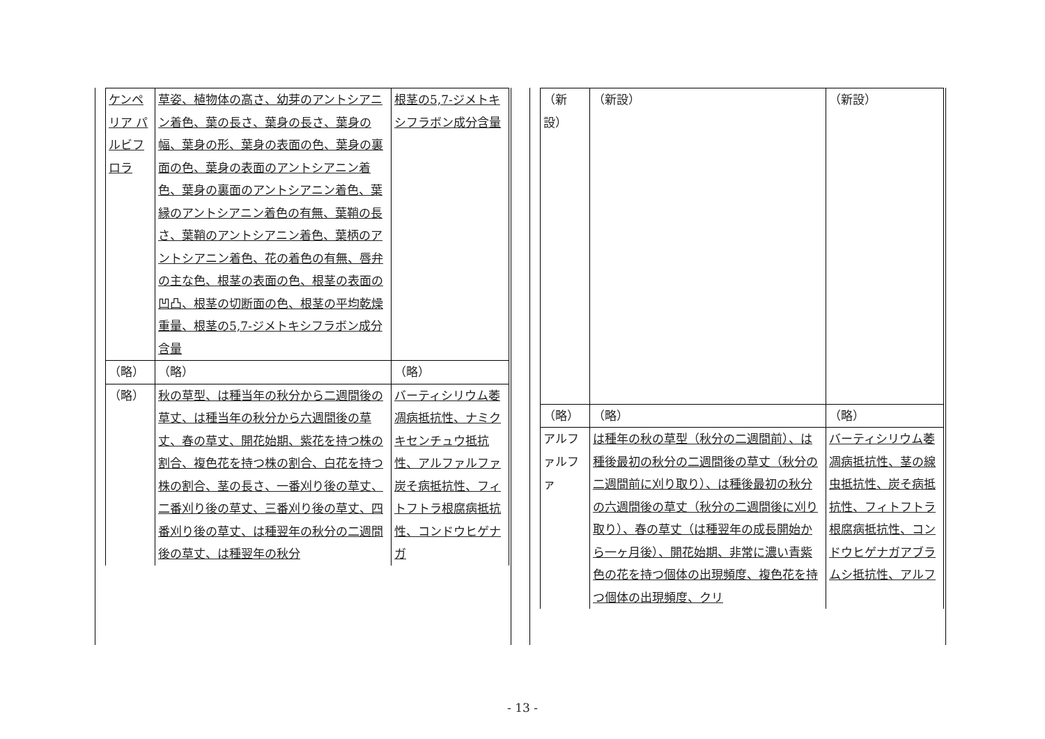| ケンペリア パルビフロラ | 草姿、植物体の高さ、幼芽のアントシアニン着色、葉の長さ、葉身の長さ、葉身の幅、葉身の形、葉身の表面の色、葉身の裏面の色、葉身の表面のアントシアニン着色、葉身の裏面のアントシアニン着色、葉縁のアントシアニン着色の有無、葉鞘の長さ、葉鞘のアントシアニン着色、葉柄のアントシアニン着色、花の着色の有無、唇弁の主な色、根茎の表面の色、根茎の表面の凹凸、根茎の切断面の色、根茎の平均乾燥重量、根茎の5,7-ジメトキシフラボン成分含量 | 根茎の5,7-ジメトキシフラボン成分含量 |
| （略） | （略） | （略） |
| （略） | 秋の草型、は種当年の秋分から二週間後の草丈、は種当年の秋分から六週間後の草丈、春の草丈、開花始期、紫花を持つ株の割合、複色花を持つ株の割合、白花を持つ株の割合、茎の長さ、一番刈り後の草丈、二番刈り後の草丈、三番刈り後の草丈、四番刈り後の草丈、は種翌年の秋分の二週間後の草丈、は種翌年の秋分 | バーティシリウム萎凋病抵抗性、ナミクキセンチュウ抵抗性、アルファルファ炭そ病抵抗性、フィトフトラ根腐病抵抗性、コンドウヒゲナガ |
| （新設） | （新設） | （新設） |
| （略） | （略） | （略） |
| アルファルファ | は種年の秋の草型（秋分の二週間前）、は種後最初の秋分の二週間後の草丈（秋分の二週間前に刈り取り）、は種後最初の秋分の六週間後の草丈（秋分の二週間後に刈り取り）、春の草丈（は種翌年の成長開始から一ヶ月後）、開花始期、非常に濃い青紫色の花を持つ個体の出現頻度、複色花を持つ個体の出現頻度、クリ | バーティシリウム萎凋病抵抗性、茎の線虫抵抗性、炭そ病抵抗性、フィトフトラ根腐病抵抗性、コンドウヒゲナガアブラムシ抵抗性、アルフ |
- 13 -